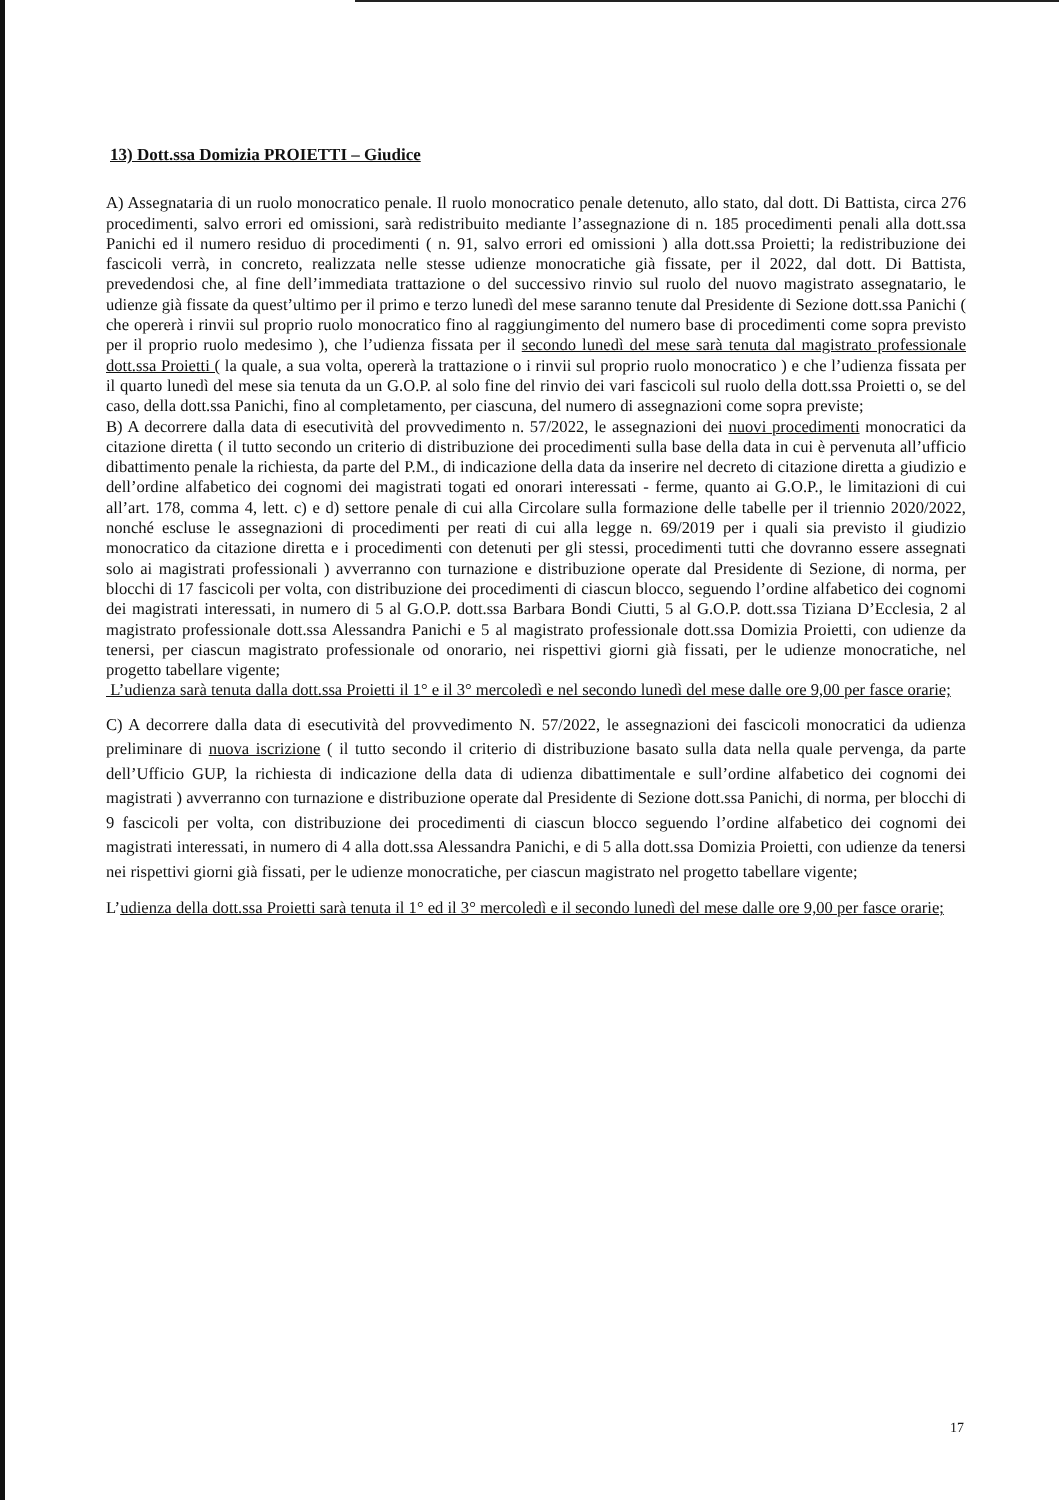13) Dott.ssa Domizia PROIETTI – Giudice
A) Assegnataria di un ruolo monocratico penale. Il ruolo monocratico penale detenuto, allo stato, dal dott. Di Battista, circa 276 procedimenti, salvo errori ed omissioni, sarà redistribuito mediante l’assegnazione di n. 185 procedimenti penali alla dott.ssa Panichi ed il numero residuo di procedimenti ( n. 91, salvo errori ed omissioni ) alla dott.ssa Proietti; la redistribuzione dei fascicoli verrà, in concreto, realizzata nelle stesse udienze monocratiche già fissate, per il 2022, dal dott. Di Battista, prevedendosi che, al fine dell’immediata trattazione o del successivo rinvio sul ruolo del nuovo magistrato assegnatario, le udienze già fissate da quest’ultimo per il primo e terzo lunedì del mese saranno tenute dal Presidente di Sezione dott.ssa Panichi ( che opererà i rinvii sul proprio ruolo monocratico fino al raggiungimento del numero base di procedimenti come sopra previsto per il proprio ruolo medesimo ), che l’udienza fissata per il secondo lunedì del mese sarà tenuta dal magistrato professionale dott.ssa Proietti ( la quale, a sua volta, opererà la trattazione o i rinvii sul proprio ruolo monocratico ) e che l’udienza fissata per il quarto lunedì del mese sia tenuta da un G.O.P. al solo fine del rinvio dei vari fascicoli sul ruolo della dott.ssa Proietti o, se del caso, della dott.ssa Panichi, fino al completamento, per ciascuna, del numero di assegnazioni come sopra previste;
B) A decorrere dalla data di esecutività del provvedimento n. 57/2022, le assegnazioni dei nuovi procedimenti monocratici da citazione diretta ( il tutto secondo un criterio di distribuzione dei procedimenti sulla base della data in cui è pervenuta all’ufficio dibattimento penale la richiesta, da parte del P.M., di indicazione della data da inserire nel decreto di citazione diretta a giudizio e dell’ordine alfabetico dei cognomi dei magistrati togati ed onorari interessati - ferme, quanto ai G.O.P., le limitazioni di cui all’art. 178, comma 4, lett. c) e d) settore penale di cui alla Circolare sulla formazione delle tabelle per il triennio 2020/2022, nonché escluse le assegnazioni di procedimenti per reati di cui alla legge n. 69/2019 per i quali sia previsto il giudizio monocratico da citazione diretta e i procedimenti con detenuti per gli stessi, procedimenti tutti che dovranno essere assegnati solo ai magistrati professionali ) avverranno con turnazione e distribuzione operate dal Presidente di Sezione, di norma, per blocchi di 17 fascicoli per volta, con distribuzione dei procedimenti di ciascun blocco, seguendo l’ordine alfabetico dei cognomi dei magistrati interessati, in numero di 5 al G.O.P. dott.ssa Barbara Bondi Ciutti, 5 al G.O.P. dott.ssa Tiziana D’Ecclesia, 2 al magistrato professionale dott.ssa Alessandra Panichi e 5 al magistrato professionale dott.ssa Domizia Proietti, con udienze da tenersi, per ciascun magistrato professionale od onorario, nei rispettivi giorni già fissati, per le udienze monocratiche, nel progetto tabellare vigente;
L’udienza sarà tenuta dalla dott.ssa Proietti il 1° e il 3° mercoledì e nel secondo lunedì del mese dalle ore 9,00 per fasce orarie;
C) A decorrere dalla data di esecutività del provvedimento N. 57/2022, le assegnazioni dei fascicoli monocratici da udienza preliminare di nuova iscrizione ( il tutto secondo il criterio di distribuzione basato sulla data nella quale pervenga, da parte dell’Ufficio GUP, la richiesta di indicazione della data di udienza dibattimentale e sull’ordine alfabetico dei cognomi dei magistrati ) avverranno con turnazione e distribuzione operate dal Presidente di Sezione dott.ssa Panichi, di norma, per blocchi di 9 fascicoli per volta, con distribuzione dei procedimenti di ciascun blocco seguendo l’ordine alfabetico dei cognomi dei magistrati interessati, in numero di 4 alla dott.ssa Alessandra Panichi, e di 5 alla dott.ssa Domizia Proietti, con udienze da tenersi nei rispettivi giorni già fissati, per le udienze monocratiche, per ciascun magistrato nel progetto tabellare vigente;
L’udienza della dott.ssa Proietti sarà tenuta il 1° ed il 3° mercoledì e il secondo lunedì del mese dalle ore 9,00 per fasce orarie;
17